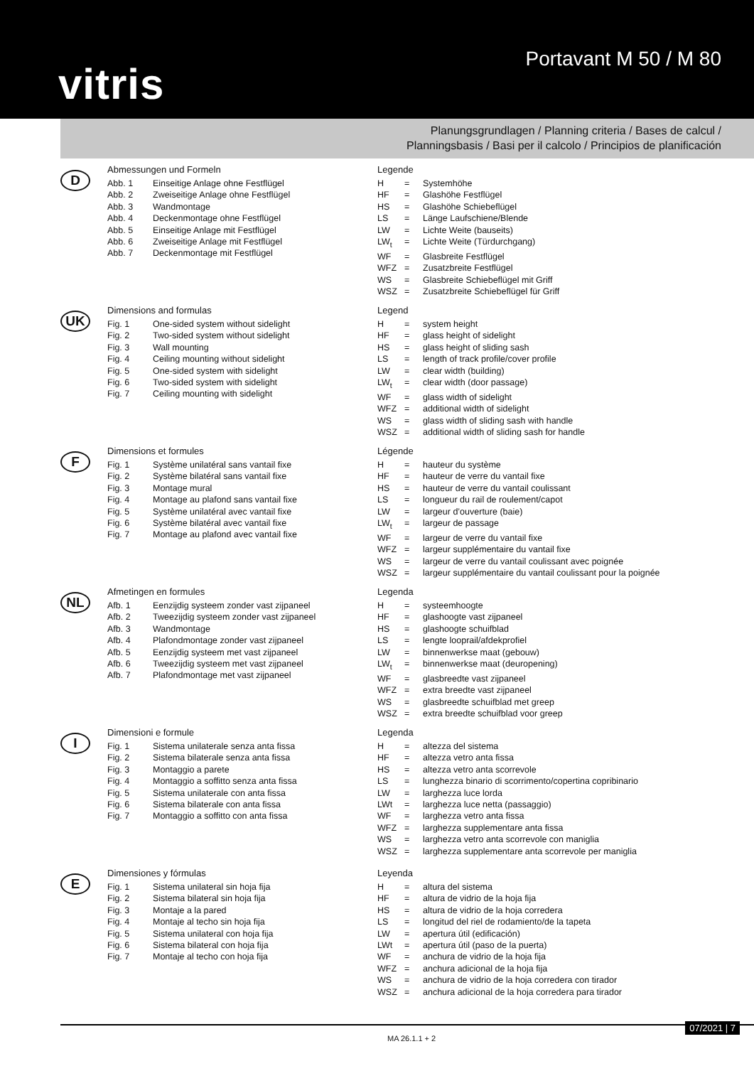vitris
Portavant M 50 / M 80
Planungsgrundlagen / Planning criteria / Bases de calcul /
Planningsbasis / Basi per il calcolo / Principios de planificación
D
Abmessungen und Formeln
| Abb. 1 | Einseitige Anlage ohne Festflügel |
| Abb. 2 | Zweiseitige Anlage ohne Festflügel |
| Abb. 3 | Wandmontage |
| Abb. 4 | Deckenmontage ohne Festflügel |
| Abb. 5 | Einseitige Anlage mit Festflügel |
| Abb. 6 | Zweiseitige Anlage mit Festflügel |
| Abb. 7 | Deckenmontage mit Festflügel |
Legende
| H | = | Systemhöhe |
| HF | = | Glashöhe Festflügel |
| HS | = | Glashöhe Schiebeflügel |
| LS | = | Länge Laufschiene/Blende |
| LW | = | Lichte Weite (bauseits) |
| LW<sub>t</sub> | = | Lichte Weite (Türdurchgang) |
| WF | = | Glasbreite Festflügel |
| WFZ | = | Zusatzbreite Festflügel |
| WS | = | Glasbreite Schiebeflügel mit Griff |
| WSZ | = | Zusatzbreite Schiebeflügel für Griff |
UK
Dimensions and formulas
| Fig. 1 | One-sided system without sidelight |
| Fig. 2 | Two-sided system without sidelight |
| Fig. 3 | Wall mounting |
| Fig. 4 | Ceiling mounting without sidelight |
| Fig. 5 | One-sided system with sidelight |
| Fig. 6 | Two-sided system with sidelight |
| Fig. 7 | Ceiling mounting with sidelight |
Legend
| H | = | system height |
| HF | = | glass height of sidelight |
| HS | = | glass height of sliding sash |
| LS | = | length of track profile/cover profile |
| LW | = | clear width (building) |
| LW<sub>t</sub> | = | clear width (door passage) |
| WF | = | glass width of sidelight |
| WFZ | = | additional width of sidelight |
| WS | = | glass width of sliding sash with handle |
| WSZ | = | additional width of sliding sash for handle |
F
Dimensions et formules
| Fig. 1 | Système unilatéral sans vantail fixe |
| Fig. 2 | Système bilatéral sans vantail fixe |
| Fig. 3 | Montage mural |
| Fig. 4 | Montage au plafond sans vantail fixe |
| Fig. 5 | Système unilatéral avec vantail fixe |
| Fig. 6 | Système bilatéral avec vantail fixe |
| Fig. 7 | Montage au plafond avec vantail fixe |
Légende
| H | = | hauteur du système |
| HF | = | hauteur de verre du vantail fixe |
| HS | = | hauteur de verre du vantail coulissant |
| LS | = | longueur du rail de roulement/capot |
| LW | = | largeur d’ouverture (baie) |
| LW<sub>t</sub> | = | largeur de passage |
| WF | = | largeur de verre du vantail fixe |
| WFZ | = | largeur supplémentaire du vantail fixe |
| WS | = | largeur de verre du vantail coulissant avec poignée |
| WSZ | = | largeur supplémentaire du vantail coulissant pour la poignée |
NL
Afmetingen en formules
| Afb. 1 | Eenzijdig systeem zonder vast zijpaneel |
| Afb. 2 | Tweezijdig systeem zonder vast zijpaneel |
| Afb. 3 | Wandmontage |
| Afb. 4 | Plafondmontage zonder vast zijpaneel |
| Afb. 5 | Eenzijdig systeem met vast zijpaneel |
| Afb. 6 | Tweezijdig systeem met vast zijpaneel |
| Afb. 7 | Plafondmontage met vast zijpaneel |
Legenda
| H | = | systeemhoogte |
| HF | = | glashoogte vast zijpaneel |
| HS | = | glashoogte schuifblad |
| LS | = | lengte looprail/afdekprofiel |
| LW | = | binnenwerkse maat (gebouw) |
| LW<sub>t</sub> | = | binnenwerkse maat (deuropening) |
| WF | = | glasbreedte vast zijpaneel |
| WFZ | = | extra breedte vast zijpaneel |
| WS | = | glasbreedte schuifblad met greep |
| WSZ | = | extra breedte schuifblad voor greep |
I
Dimensioni e formule
| Fig. 1 | Sistema unilaterale senza anta fissa |
| Fig. 2 | Sistema bilaterale senza anta fissa |
| Fig. 3 | Montaggio a parete |
| Fig. 4 | Montaggio a soffitto senza anta fissa |
| Fig. 5 | Sistema unilaterale con anta fissa |
| Fig. 6 | Sistema bilaterale con anta fissa |
| Fig. 7 | Montaggio a soffitto con anta fissa |
Legenda
| H | = | altezza del sistema |
| HF | = | altezza vetro anta fissa |
| HS | = | altezza vetro anta scorrevole |
| LS | = | lunghezza binario di scorrimento/copertina copribinario |
| LW | = | larghezza luce lorda |
| LWt | = | larghezza luce netta (passaggio) |
| WF | = | larghezza vetro anta fissa |
| WFZ | = | larghezza supplementare anta fissa |
| WS | = | larghezza vetro anta scorrevole con maniglia |
| WSZ | = | larghezza supplementare anta scorrevole per maniglia |
E
Dimensiones y fórmulas
| Fig. 1 | Sistema unilateral sin hoja fija |
| Fig. 2 | Sistema bilateral sin hoja fija |
| Fig. 3 | Montaje a la pared |
| Fig. 4 | Montaje al techo sin hoja fija |
| Fig. 5 | Sistema unilateral con hoja fija |
| Fig. 6 | Sistema bilateral con hoja fija |
| Fig. 7 | Montaje al techo con hoja fija |
Leyenda
| H | = | altura del sistema |
| HF | = | altura de vidrio de la hoja fija |
| HS | = | altura de vidrio de la hoja corredera |
| LS | = | longitud del riel de rodamiento/de la tapeta |
| LW | = | apertura útil (edificación) |
| LWt | = | apertura útil (paso de la puerta) |
| WF | = | anchura de vidrio de la hoja fija |
| WFZ | = | anchura adicional de la hoja fija |
| WS | = | anchura de vidrio de la hoja corredera con tirador |
| WSZ | = | anchura adicional de la hoja corredera para tirador |
MA 26.1.1 + 2 07/2021 | 7